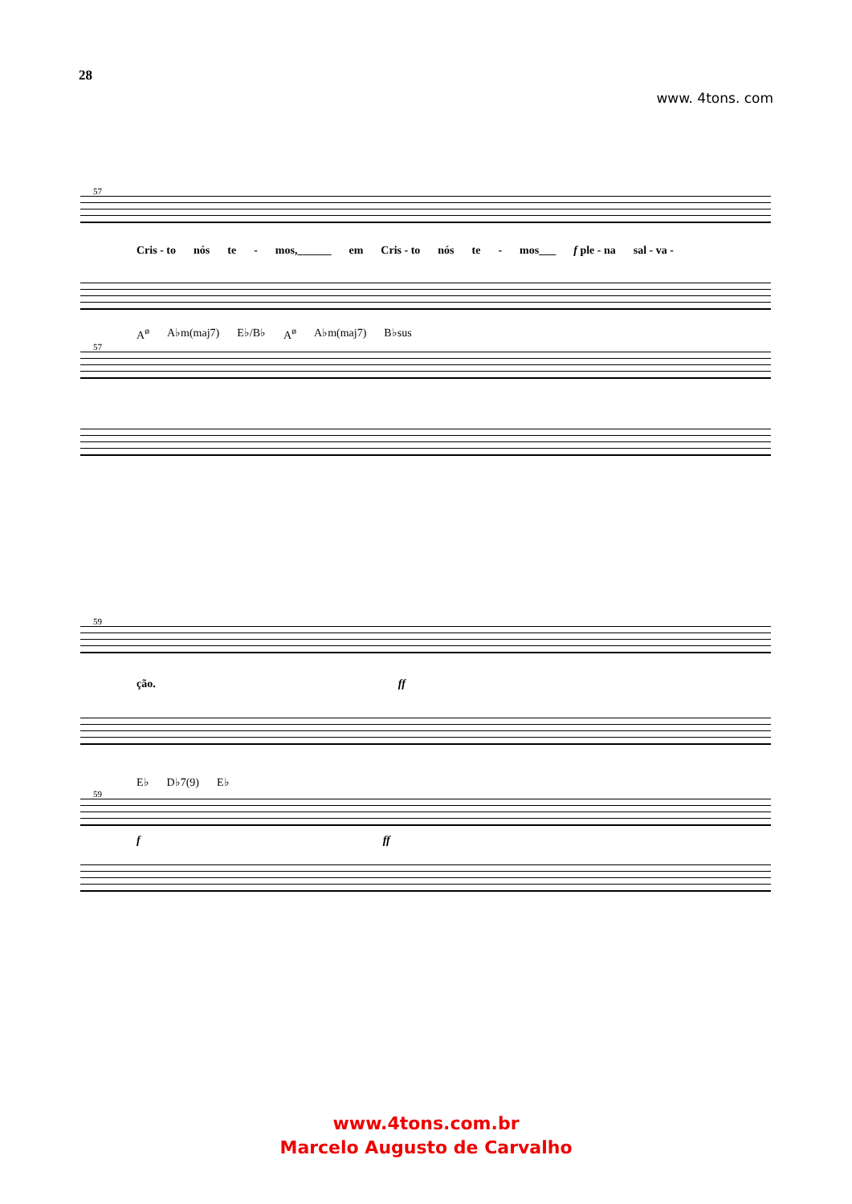28
www. 4tons. com
57
Cris - to nós te - mos,______ em Cris - to nós te - mos___ f ple - na sal - va -
A<sup>ø</sup> A♭m(maj7) E♭/B♭ A<sup>ø</sup> A♭m(maj7) B♭sus
57
59
ção. ff
E♭ D♭7(9) E♭
59
f ff
www.4tons.com.br
Marcelo Augusto de Carvalho